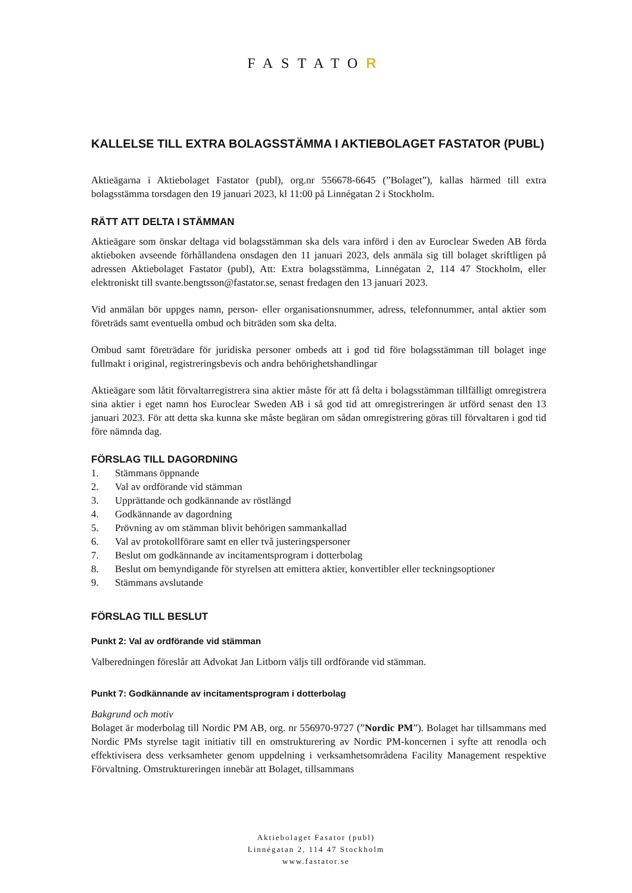FASTATOR
KALLELSE TILL EXTRA BOLAGSSTÄMMA I AKTIEBOLAGET FASTATOR (PUBL)
Aktieägarna i Aktiebolaget Fastator (publ), org.nr 556678-6645 (”Bolaget”), kallas härmed till extra bolagsstämma torsdagen den 19 januari 2023, kl 11:00 på Linnégatan 2 i Stockholm.
RÄTT ATT DELTA I STÄMMAN
Aktieägare som önskar deltaga vid bolagsstämman ska dels vara införd i den av Euroclear Sweden AB förda aktieboken avseende förhållandena onsdagen den 11 januari 2023, dels anmäla sig till bolaget skriftligen på adressen Aktiebolaget Fastator (publ), Att: Extra bolagsstämma, Linnégatan 2, 114 47 Stockholm, eller elektroniskt till svante.bengtsson@fastator.se, senast fredagen den 13 januari 2023.
Vid anmälan bör uppges namn, person- eller organisationsnummer, adress, telefonnummer, antal aktier som företräds samt eventuella ombud och biträden som ska delta.
Ombud samt företrädare för juridiska personer ombeds att i god tid före bolagsstämman till bolaget inge fullmakt i original, registreringsbevis och andra behörighetshandlingar
Aktieägare som låtit förvaltarregistrera sina aktier måste för att få delta i bolagsstämman tillfälligt omregistrera sina aktier i eget namn hos Euroclear Sweden AB i så god tid att omregistreringen är utförd senast den 13 januari 2023. För att detta ska kunna ske måste begäran om sådan omregistrering göras till förvaltaren i god tid före nämnda dag.
FÖRSLAG TILL DAGORDNING
1. Stämmans öppnande
2. Val av ordförande vid stämman
3. Upprättande och godkännande av röstlängd
4. Godkännande av dagordning
5. Prövning av om stämman blivit behörigen sammankallad
6. Val av protokollförare samt en eller två justeringspersoner
7. Beslut om godkännande av incitamentsprogram i dotterbolag
8. Beslut om bemyndigande för styrelsen att emittera aktier, konvertibler eller teckningsoptioner
9. Stämmans avslutande
FÖRSLAG TILL BESLUT
Punkt 2: Val av ordförande vid stämman
Valberedningen föreslår att Advokat Jan Litborn väljs till ordförande vid stämman.
Punkt 7: Godkännande av incitamentsprogram i dotterbolag
Bakgrund och motiv
Bolaget är moderbolag till Nordic PM AB, org. nr 556970-9727 (”Nordic PM”). Bolaget har tillsammans med Nordic PMs styrelse tagit initiativ till en omstrukturering av Nordic PM-koncernen i syfte att renodla och effektivisera dess verksamheter genom uppdelning i verksamhetsområdena Facility Management respektive Förvaltning. Omstruktureringen innebär att Bolaget, tillsammans
Aktiebolaget Fasator (publ)
Linnégatan 2, 114 47 Stockholm
www.fastator.se